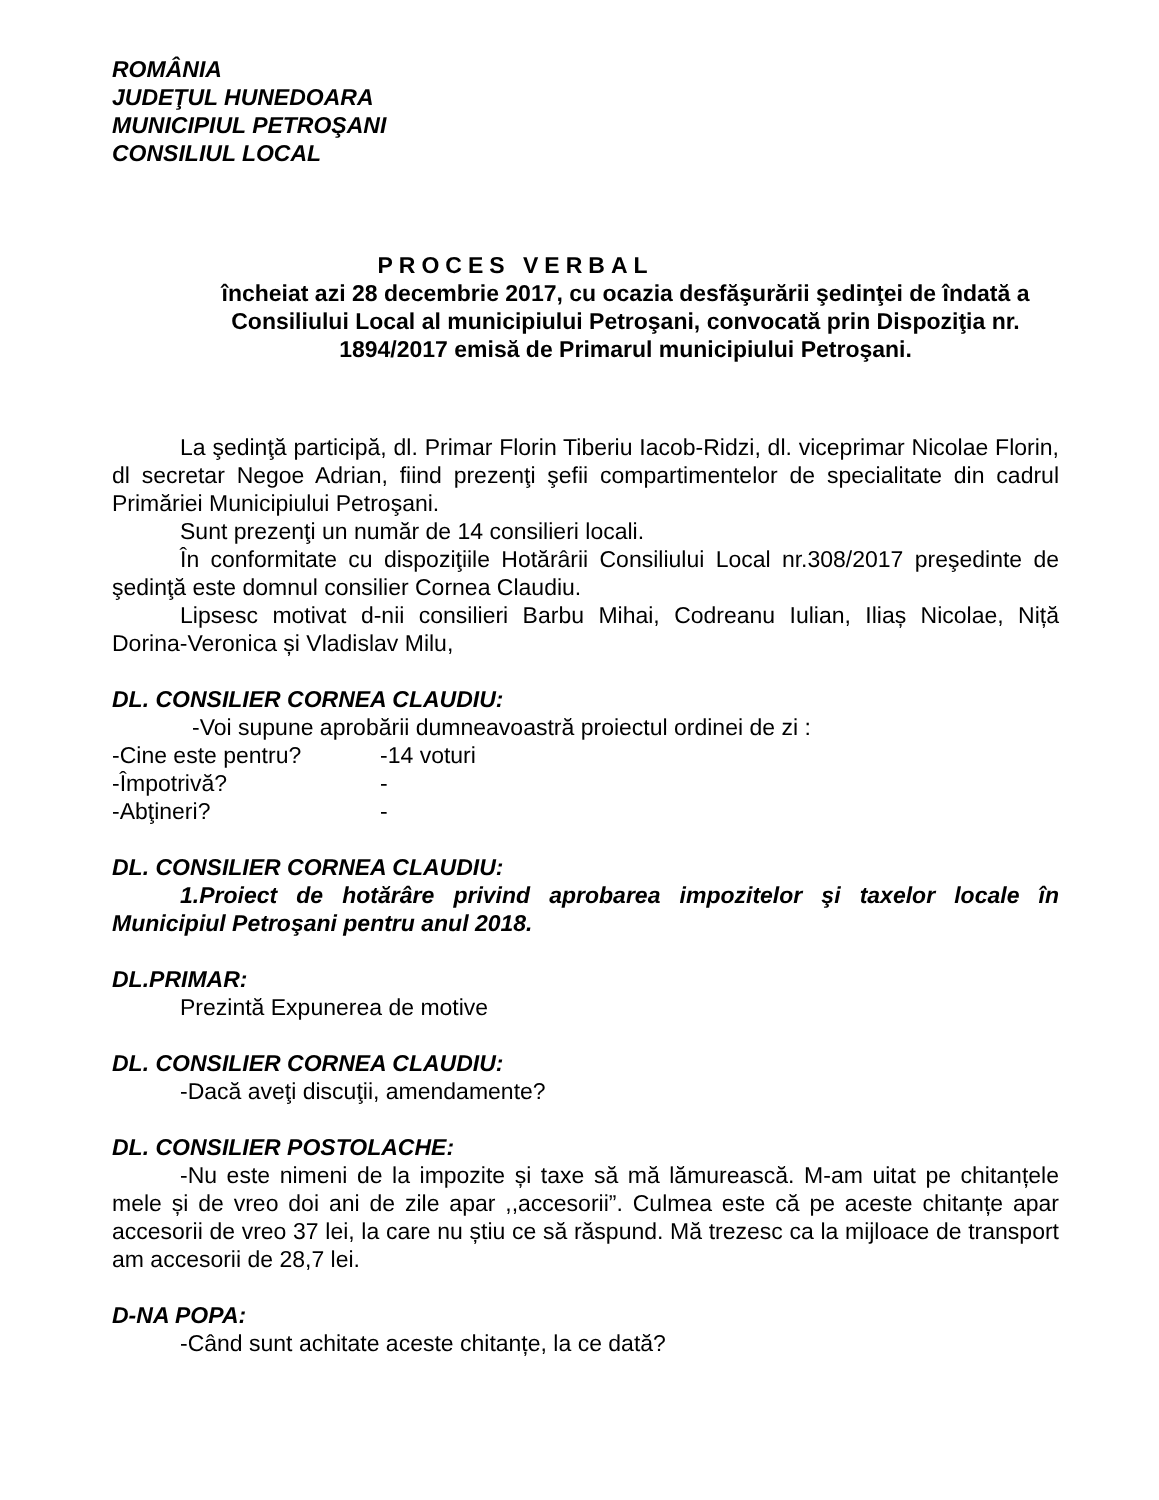ROMÂNIA
JUDEŢUL HUNEDOARA
MUNICIPIUL PETROŞANI
CONSILIUL LOCAL
PROCES VERBAL
încheiat azi 28 decembrie 2017, cu ocazia desfăşurării şedinţei de îndată a Consiliului Local al municipiului Petroşani, convocată prin Dispoziţia nr. 1894/2017 emisă de Primarul municipiului Petroşani.
La şedinţă participă, dl. Primar Florin Tiberiu Iacob-Ridzi, dl. viceprimar Nicolae Florin, dl secretar Negoe Adrian, fiind prezenţi şefii compartimentelor de specialitate din cadrul Primăriei Municipiului Petroşani.
Sunt prezenţi un număr de 14 consilieri locali.
În conformitate cu dispoziţiile Hotărârii Consiliului Local nr.308/2017 preşedinte de şedinţă este domnul consilier Cornea Claudiu.
Lipsesc motivat d-nii consilieri Barbu Mihai, Codreanu Iulian, Iliaș Nicolae, Niță Dorina-Veronica și Vladislav Milu,
DL. CONSILIER CORNEA CLAUDIU:
-Voi supune aprobării dumneavoastră proiectul ordinei de zi :
-Cine este pentru? -14 voturi
-Împotrivă? -
-Abţineri? -
DL. CONSILIER CORNEA CLAUDIU:
1.Proiect de hotărâre privind aprobarea impozitelor şi taxelor locale în Municipiul Petroşani pentru anul 2018.
DL.PRIMAR:
Prezintă Expunerea de motive
DL. CONSILIER CORNEA CLAUDIU:
-Dacă aveţi discuţii, amendamente?
DL. CONSILIER POSTOLACHE:
-Nu este nimeni de la impozite și taxe să mă lămurească. M-am uitat pe chitanțele mele și de vreo doi ani de zile apar ,,accesorii”. Culmea este că pe aceste chitanțe apar accesorii de vreo 37 lei, la care nu știu ce să răspund. Mă trezesc ca la mijloace de transport am accesorii de 28,7 lei.
D-NA POPA:
-Când sunt achitate aceste chitanțe, la ce dată?